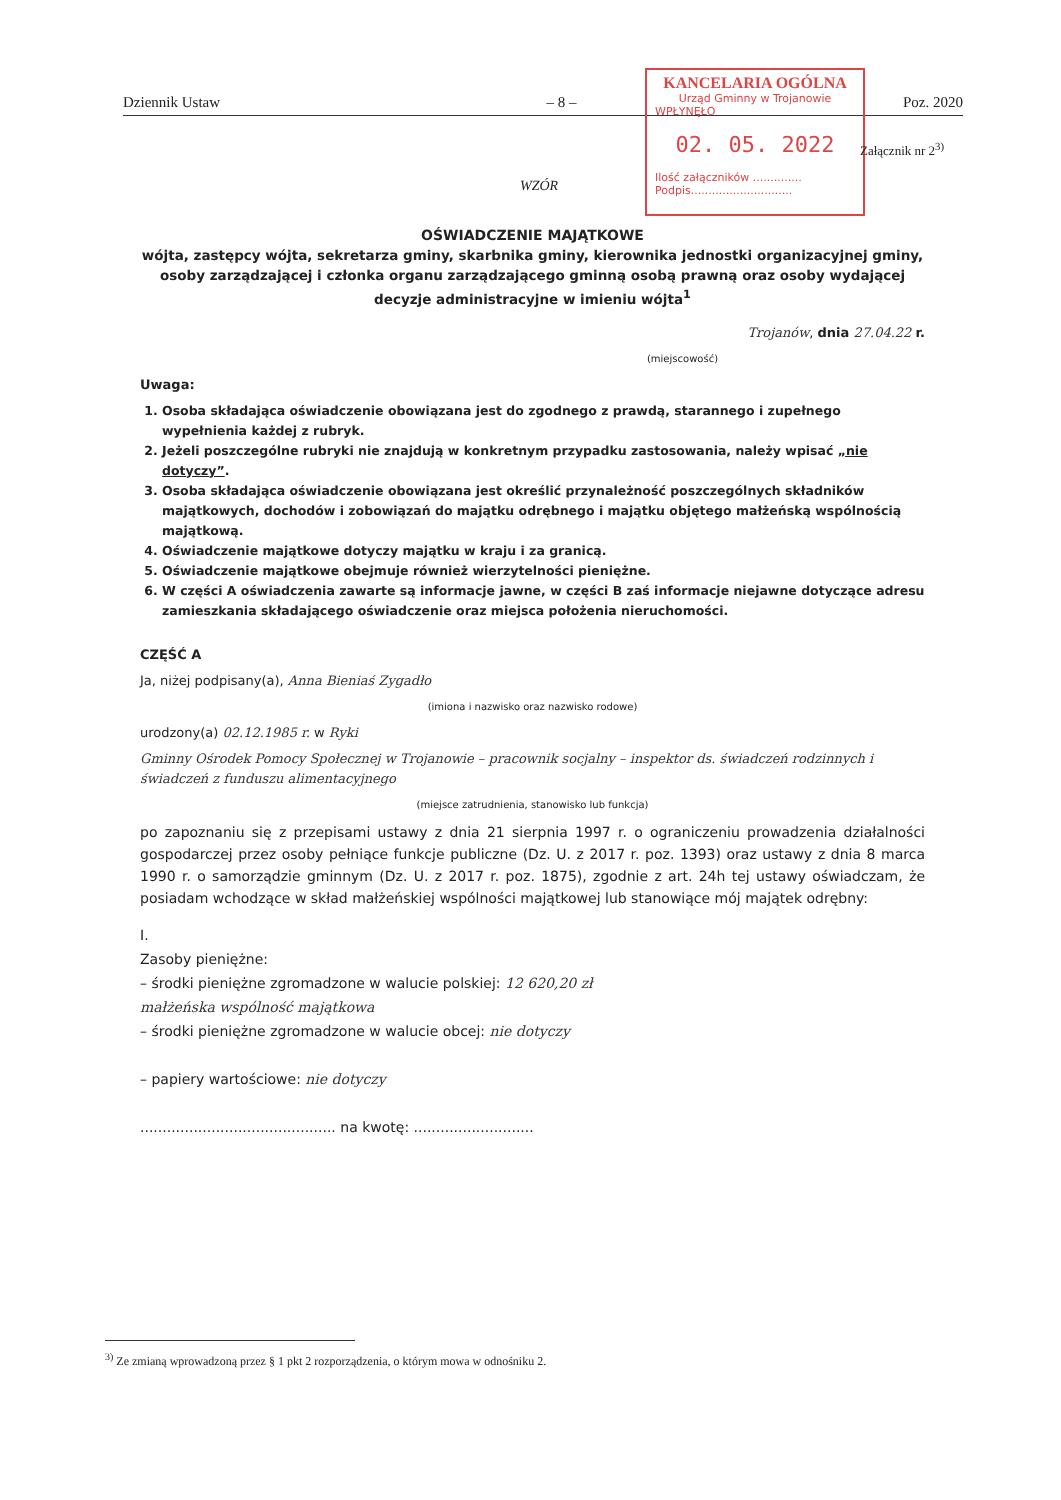Dziennik Ustaw – 8 – Poz. 2020
KANCELARIA OGÓLNA
Urząd Gminny w Trojanowie
WPŁYNĘŁO
02. 05. 2022
Ilość załączników ..............
Podpis.............................
Załącznik nr 2<sup>3)</sup>
WZÓR
OŚWIADCZENIE MAJĄTKOWE
wójta, zastępcy wójta, sekretarza gminy, skarbnika gminy, kierownika jednostki organizacyjnej gminy, osoby zarządzającej i członka organu zarządzającego gminną osobą prawną oraz osoby wydającej decyzje administracyjne w imieniu wójta<sup>1</sup>
Trojanów, dnia 27.04.22 r.
(miejscowość)
Uwaga:
1. Osoba składająca oświadczenie obowiązana jest do zgodnego z prawdą, starannego i zupełnego wypełnienia każdej z rubryk.
2. Jeżeli poszczególne rubryki nie znajdują w konkretnym przypadku zastosowania, należy wpisać „nie dotyczy”.
3. Osoba składająca oświadczenie obowiązana jest określić przynależność poszczególnych składników majątkowych, dochodów i zobowiązań do majątku odrębnego i majątku objętego małżeńską wspólnością majątkową.
4. Oświadczenie majątkowe dotyczy majątku w kraju i za granicą.
5. Oświadczenie majątkowe obejmuje również wierzytelności pieniężne.
6. W części A oświadczenia zawarte są informacje jawne, w części B zaś informacje niejawne dotyczące adresu zamieszkania składającego oświadczenie oraz miejsca położenia nieruchomości.
CZĘŚĆ A
Ja, niżej podpisany(a), Anna Bieniaś Zygadło
(imiona i nazwisko oraz nazwisko rodowe)
urodzony(a) 02.12.1985 r. w Ryki
Gminny Ośrodek Pomocy Społecznej w Trojanowie – pracownik socjalny – inspektor ds. świadczeń rodzinnych i świadczeń z funduszu alimentacyjnego
(miejsce zatrudnienia, stanowisko lub funkcja)
po zapoznaniu się z przepisami ustawy z dnia 21 sierpnia 1997 r. o ograniczeniu prowadzenia działalności gospodarczej przez osoby pełniące funkcje publiczne (Dz. U. z 2017 r. poz. 1393) oraz ustawy z dnia 8 marca 1990 r. o samorządzie gminnym (Dz. U. z 2017 r. poz. 1875), zgodnie z art. 24h tej ustawy oświadczam, że posiadam wchodzące w skład małżeńskiej wspólności majątkowej lub stanowiące mój majątek odrębny:
I.
Zasoby pieniężne:
– środki pieniężne zgromadzone w walucie polskiej: 12 620,20 zł
małżeńska wspólność majątkowa
– środki pieniężne zgromadzone w walucie obcej: nie dotyczy
– papiery wartościowe: nie dotyczy
............................................ na kwotę: ...........................
<sup>3)</sup> Ze zmianą wprowadzoną przez § 1 pkt 2 rozporządzenia, o którym mowa w odnośniku 2.